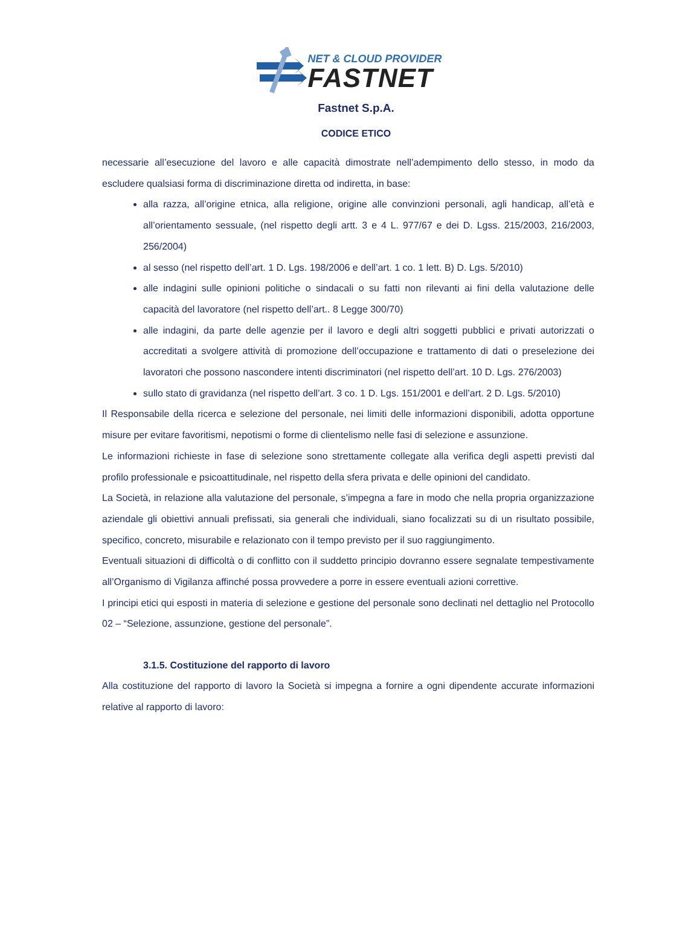NET & CLOUD PROVIDER
FASTNET
Fastnet S.p.A.
CODICE ETICO
necessarie all’esecuzione del lavoro e alle capacità dimostrate nell’adempimento dello stesso, in modo da escludere qualsiasi forma di discriminazione diretta od indiretta, in base:
alla razza, all’origine etnica, alla religione, origine alle convinzioni personali, agli handicap, all’età e all’orientamento sessuale, (nel rispetto degli artt. 3 e 4 L. 977/67 e dei D. Lgss. 215/2003, 216/2003, 256/2004)
al sesso (nel rispetto dell’art. 1 D. Lgs. 198/2006 e dell’art. 1 co. 1 lett. B) D. Lgs. 5/2010)
alle indagini sulle opinioni politiche o sindacali o su fatti non rilevanti ai fini della valutazione delle capacità del lavoratore (nel rispetto dell’art.. 8 Legge 300/70)
alle indagini, da parte delle agenzie per il lavoro e degli altri soggetti pubblici e privati autorizzati o accreditati a svolgere attività di promozione dell’occupazione e trattamento di dati o preselezione dei lavoratori che possono nascondere intenti discriminatori (nel rispetto dell’art. 10 D. Lgs. 276/2003)
sullo stato di gravidanza (nel rispetto dell’art. 3 co. 1 D. Lgs. 151/2001 e dell’art. 2 D. Lgs. 5/2010)
Il Responsabile della ricerca e selezione del personale, nei limiti delle informazioni disponibili, adotta opportune misure per evitare favoritismi, nepotismi o forme di clientelismo nelle fasi di selezione e assunzione.
Le informazioni richieste in fase di selezione sono strettamente collegate alla verifica degli aspetti previsti dal profilo professionale e psicoattitudinale, nel rispetto della sfera privata e delle opinioni del candidato.
La Società, in relazione alla valutazione del personale, s’impegna a fare in modo che nella propria organizzazione aziendale gli obiettivi annuali prefissati, sia generali che individuali, siano focalizzati su di un risultato possibile, specifico, concreto, misurabile e relazionato con il tempo previsto per il suo raggiungimento.
Eventuali situazioni di difficoltà o di conflitto con il suddetto principio dovranno essere segnalate tempestivamente all’Organismo di Vigilanza affinché possa provvedere a porre in essere eventuali azioni correttive.
I principi etici qui esposti in materia di selezione e gestione del personale sono declinati nel dettaglio nel Protocollo 02 – “Selezione, assunzione, gestione del personale”.
3.1.5. Costituzione del rapporto di lavoro
Alla costituzione del rapporto di lavoro la Società si impegna a fornire a ogni dipendente accurate informazioni relative al rapporto di lavoro: